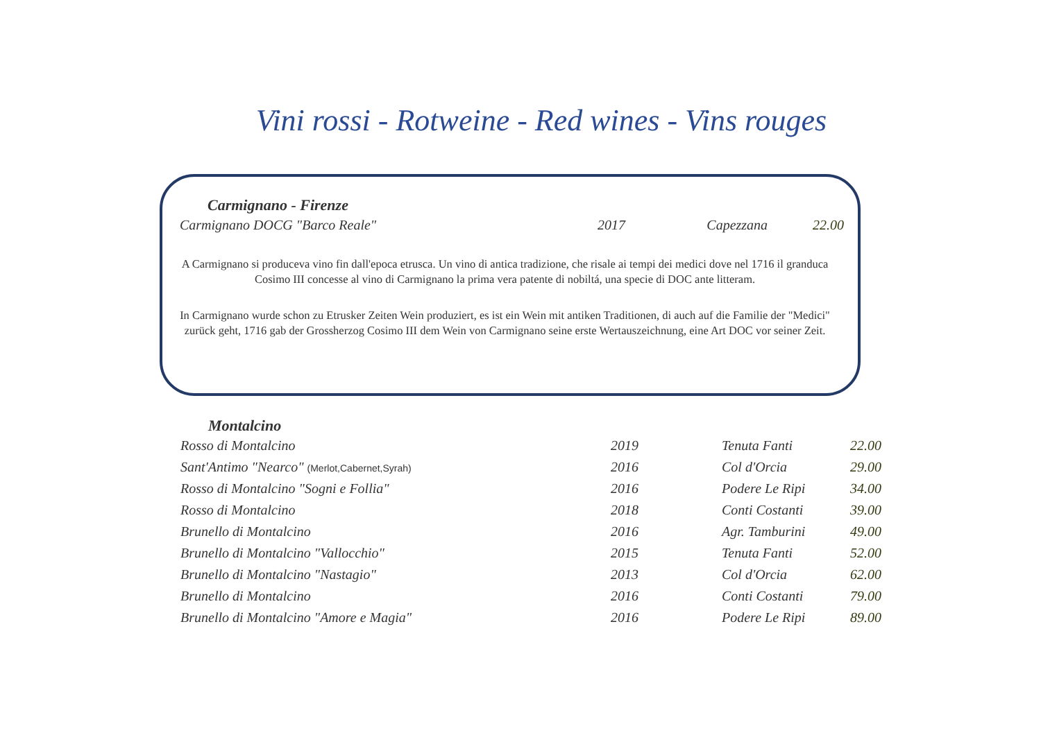Vini rossi - Rotweine - Red wines - Vins rouges
Carmignano - Firenze
| Carmignano DOCG "Barco Reale" | 2017 | Capezzana | 22.00 |
A Carmignano si produceva vino fin dall'epoca etrusca. Un vino di antica tradizione, che risale ai tempi dei medici dove nel 1716 il granduca Cosimo III concesse al vino di Carmignano la prima vera patente di nobiltá, una specie di DOC ante litteram.
In Carmignano wurde schon zu Etrusker Zeiten Wein produziert, es ist ein Wein mit antiken Traditionen, di auch auf die Familie der "Medici" zurück geht, 1716 gab der Grossherzog Cosimo III dem Wein von Carmignano seine erste Wertauszeichnung, eine Art DOC vor seiner Zeit.
Montalcino
| Rosso di Montalcino | 2019 | Tenuta Fanti | 22.00 |
| Sant'Antimo "Nearco" (Merlot,Cabernet,Syrah) | 2016 | Col d'Orcia | 29.00 |
| Rosso di Montalcino "Sogni e Follia" | 2016 | Podere Le Ripi | 34.00 |
| Rosso di Montalcino | 2018 | Conti Costanti | 39.00 |
| Brunello di Montalcino | 2016 | Agr. Tamburini | 49.00 |
| Brunello di Montalcino "Vallocchio" | 2015 | Tenuta Fanti | 52.00 |
| Brunello di Montalcino "Nastagio" | 2013 | Col d'Orcia | 62.00 |
| Brunello di Montalcino | 2016 | Conti Costanti | 79.00 |
| Brunello di Montalcino "Amore e Magia" | 2016 | Podere Le Ripi | 89.00 |